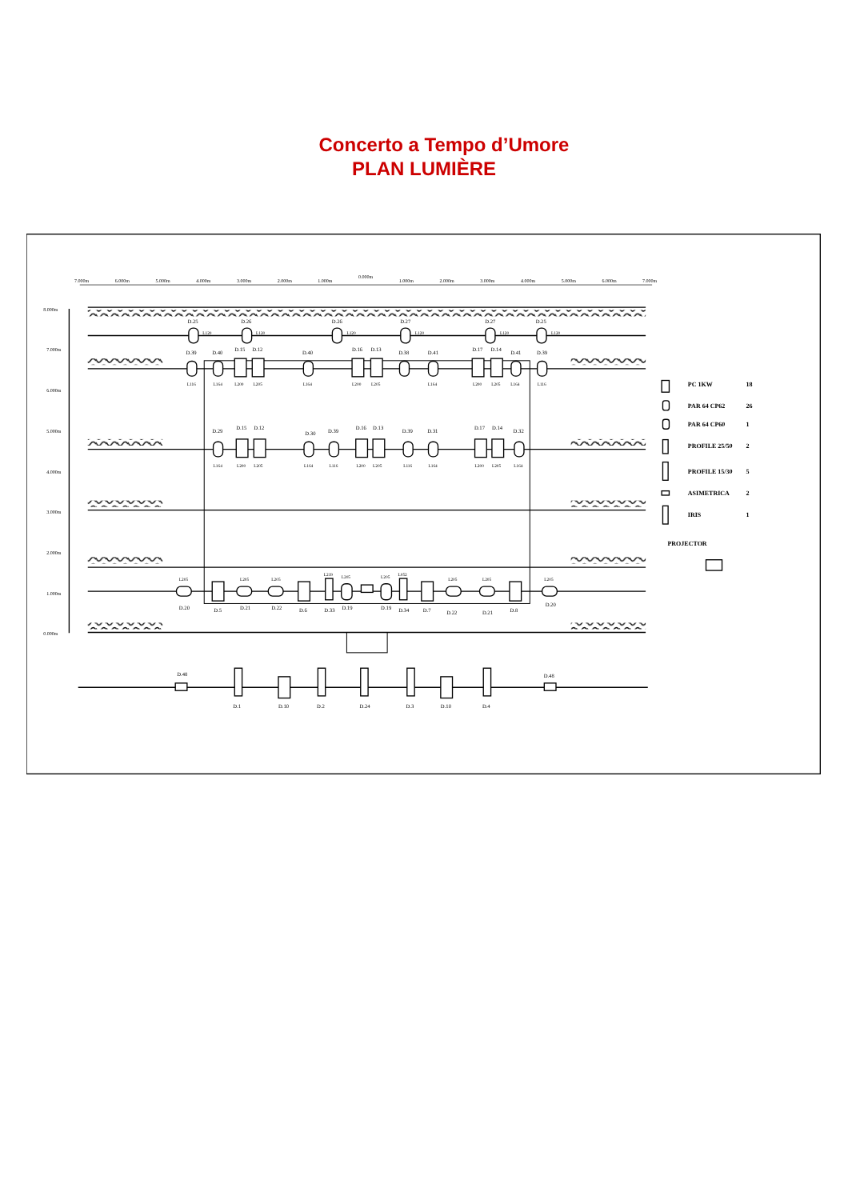Concerto a Tempo d’Umore
PLAN LUMIÈRE
7.000m
6.000m
5.000m
4.000m
3.000m
2.000m
1.000m
0.000m
1.000m
2.000m
3.000m
4.000m
5.000m
6.000m
7.000m
8.000m
7.000m
6.000m
5.000m
4.000m
3.000m
2.000m
1.000m
0.000m
D.25
D.26
D.26
D.27
D.27
D.25
L120
L120
L120
L120
L120
L120
D.39
D.40
D.15
D.12
D.40
D.16
D.13
D.38
D.41
D.17
D.14
D.41
D.39
L116
L164
L200
L205
L164
L200
L205
L164
L200
L205
L164
L116
D.29
D.15
D.12
D.30
D.39
D.16
D.13
D.39
D.31
D.17
D.14
D.32
L164
L200
L205
L164
L116
L200
L205
L116
L164
L200
L205
L164
L205
L205
L205
L219
L205
L205
L052
L205
L205
L205
D.20
D.5
D.21
D.22
D.6
D.33
D.19
D.19
D.34
D.7
D.22
D.21
D.8
D.20
D.48
D.48
D.1
D.10
D.2
D.24
D.3
D.10
D.4
PC 1KW
18
PAR 64 CP62
26
PAR 64 CP60
1
PROFILE 25/50
2
PROFILE 15/30
5
ASIMETRICA
2
IRIS
1
PROJECTOR